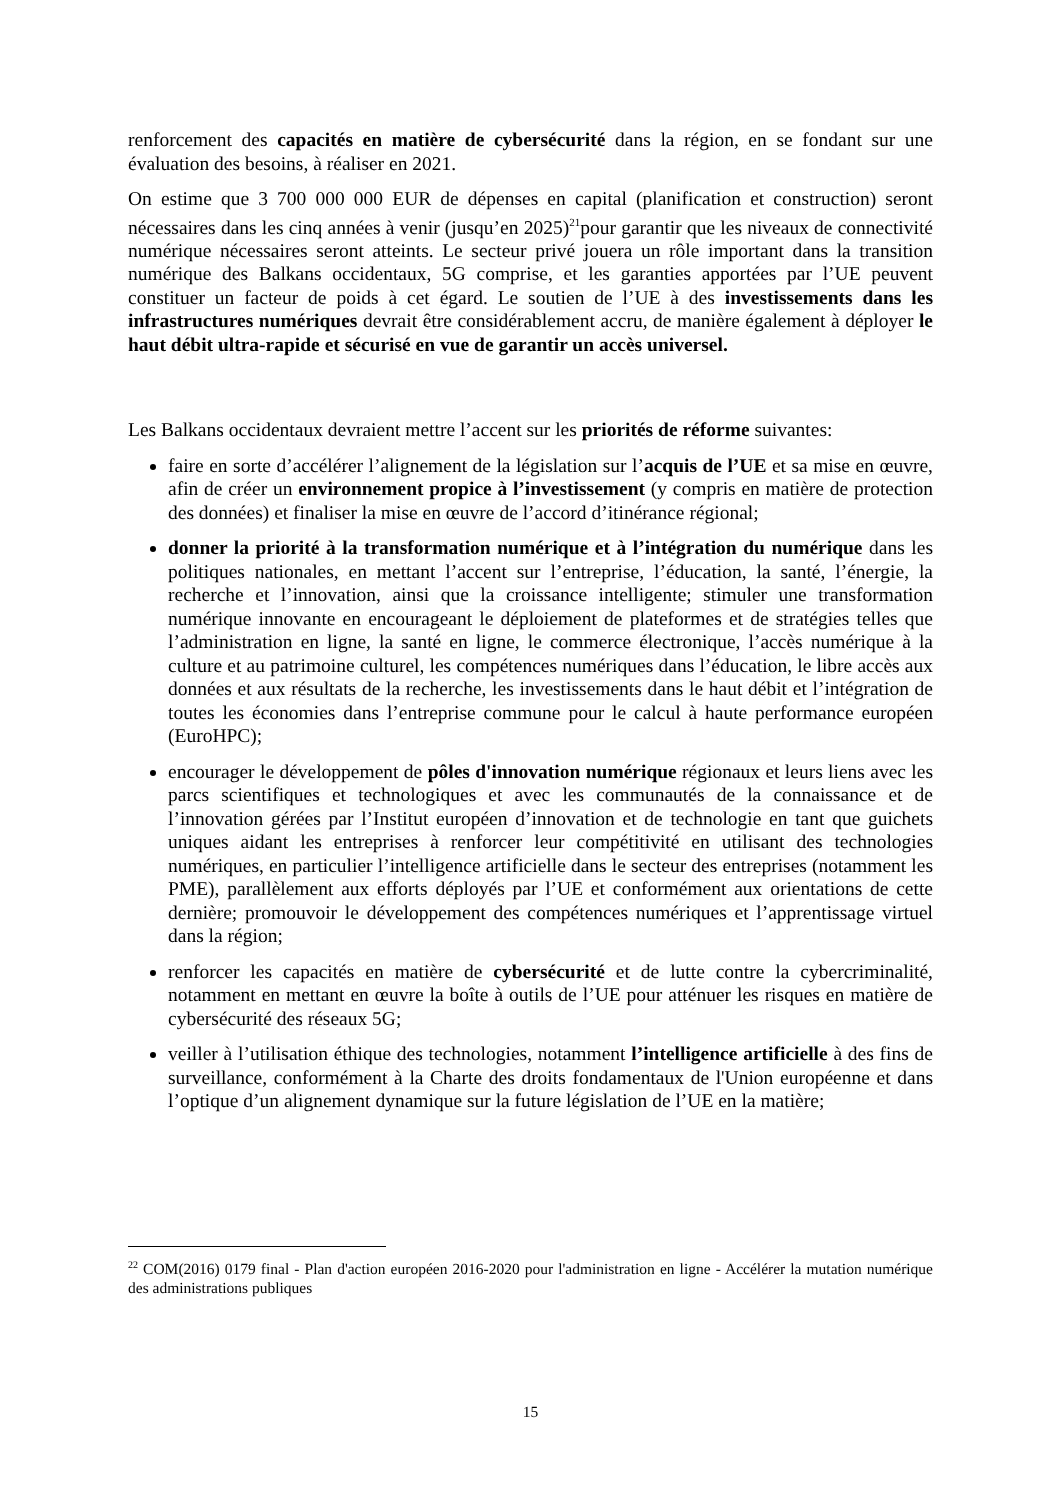renforcement des capacités en matière de cybersécurité dans la région, en se fondant sur une évaluation des besoins, à réaliser en 2021.
On estime que 3 700 000 000 EUR de dépenses en capital (planification et construction) seront nécessaires dans les cinq années à venir (jusqu’en 2025)<sup>21</sup>pour garantir que les niveaux de connectivité numérique nécessaires seront atteints. Le secteur privé jouera un rôle important dans la transition numérique des Balkans occidentaux, 5G comprise, et les garanties apportées par l’UE peuvent constituer un facteur de poids à cet égard. Le soutien de l’UE à des investissements dans les infrastructures numériques devrait être considérablement accru, de manière également à déployer le haut débit ultra-rapide et sécurisé en vue de garantir un accès universel.
Les Balkans occidentaux devraient mettre l’accent sur les priorités de réforme suivantes:
faire en sorte d’accélérer l’alignement de la législation sur l’acquis de l’UE et sa mise en œuvre, afin de créer un environnement propice à l’investissement (y compris en matière de protection des données) et finaliser la mise en œuvre de l’accord d’itinérance régional;
donner la priorité à la transformation numérique et à l’intégration du numérique dans les politiques nationales, en mettant l’accent sur l’entreprise, l’éducation, la santé, l’énergie, la recherche et l’innovation, ainsi que la croissance intelligente; stimuler une transformation numérique innovante en encourageant le déploiement de plateformes et de stratégies telles que l’administration en ligne, la santé en ligne, le commerce électronique, l’accès numérique à la culture et au patrimoine culturel, les compétences numériques dans l’éducation, le libre accès aux données et aux résultats de la recherche, les investissements dans le haut débit et l’intégration de toutes les économies dans l’entreprise commune pour le calcul à haute performance européen (EuroHPC);
encourager le développement de pôles d'innovation numérique régionaux et leurs liens avec les parcs scientifiques et technologiques et avec les communautés de la connaissance et de l’innovation gérées par l’Institut européen d’innovation et de technologie en tant que guichets uniques aidant les entreprises à renforcer leur compétitivité en utilisant des technologies numériques, en particulier l’intelligence artificielle dans le secteur des entreprises (notamment les PME), parallèlement aux efforts déployés par l’UE et conformément aux orientations de cette dernière; promouvoir le développement des compétences numériques et l’apprentissage virtuel dans la région;
renforcer les capacités en matière de cybersécurité et de lutte contre la cybercriminalité, notamment en mettant en œuvre la boîte à outils de l’UE pour atténuer les risques en matière de cybersécurité des réseaux 5G;
veiller à l’utilisation éthique des technologies, notamment l’intelligence artificielle à des fins de surveillance, conformément à la Charte des droits fondamentaux de l'Union européenne et dans l’optique d’un alignement dynamique sur la future législation de l’UE en la matière;
<sup>22</sup> COM(2016) 0179 final - Plan d'action européen 2016-2020 pour l'administration en ligne - Accélérer la mutation numérique des administrations publiques
15